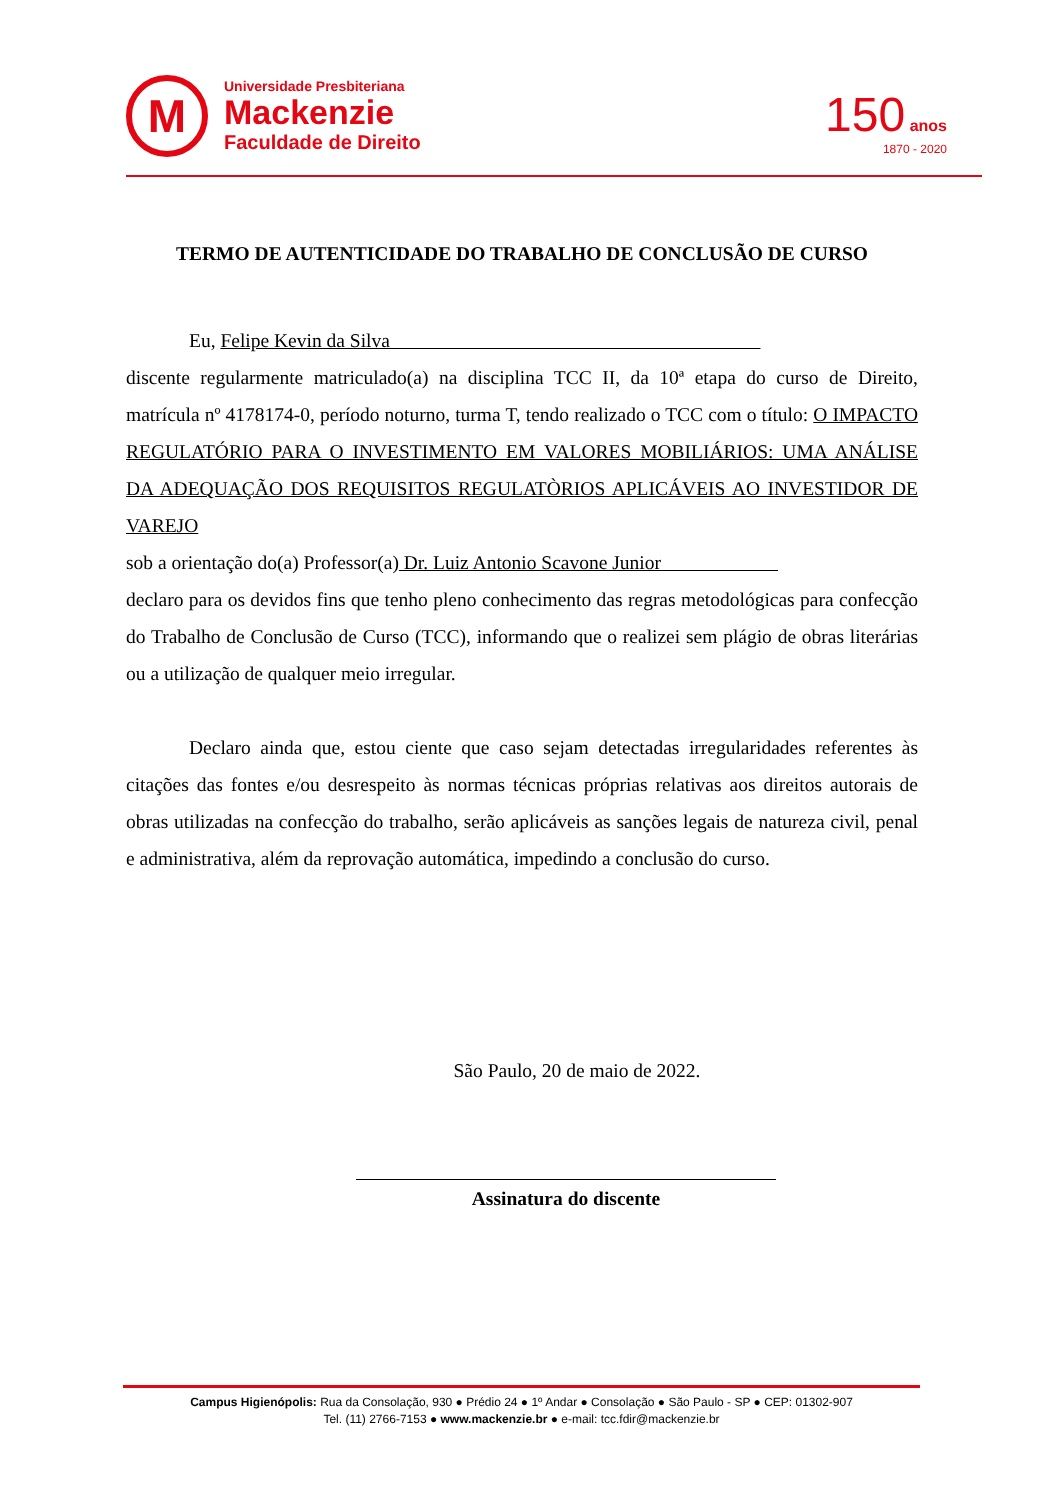M
Universidade Presbiteriana
Mackenzie
Faculdade de Direito
150 anos
1870 - 2020
TERMO DE AUTENTICIDADE DO TRABALHO DE CONCLUSÃO DE CURSO
Eu, Felipe Kevin da Silva
discente regularmente matriculado(a) na disciplina TCC II, da 10ª etapa do curso de Direito, matrícula nº 4178174-0, período noturno, turma T, tendo realizado o TCC com o título: O IMPACTO REGULATÓRIO PARA O INVESTIMENTO EM VALORES MOBILIÁRIOS: UMA ANÁLISE DA ADEQUAÇÃO DOS REQUISITOS REGULATÒRIOS APLICÁVEIS AO INVESTIDOR DE VAREJO
sob a orientação do(a) Professor(a) Dr. Luiz Antonio Scavone Junior
declaro para os devidos fins que tenho pleno conhecimento das regras metodológicas para confecção do Trabalho de Conclusão de Curso (TCC), informando que o realizei sem plágio de obras literárias ou a utilização de qualquer meio irregular.
Declaro ainda que, estou ciente que caso sejam detectadas irregularidades referentes às citações das fontes e/ou desrespeito às normas técnicas próprias relativas aos direitos autorais de obras utilizadas na confecção do trabalho, serão aplicáveis as sanções legais de natureza civil, penal e administrativa, além da reprovação automática, impedindo a conclusão do curso.
São Paulo, 20 de maio de 2022.
Assinatura do discente
Campus Higienópolis: Rua da Consolação, 930 ● Prédio 24 ● 1º Andar ● Consolação ● São Paulo - SP ● CEP: 01302-907
Tel. (11) 2766-7153 ● www.mackenzie.br ● e-mail: tcc.fdir@mackenzie.br